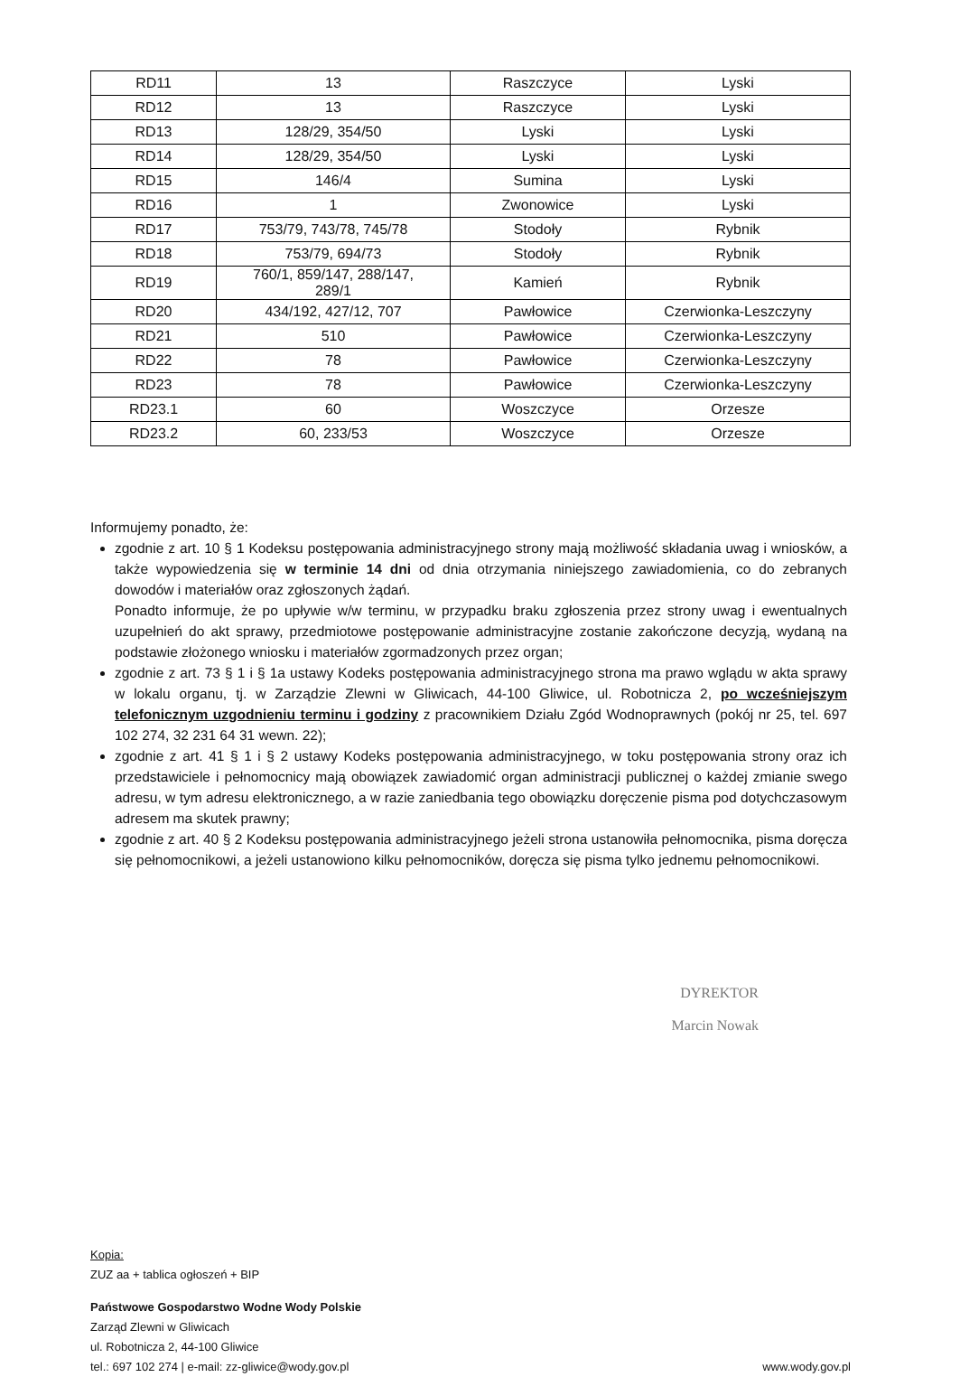| RD11 | 13 | Raszczyce | Lyski |
| RD12 | 13 | Raszczyce | Lyski |
| RD13 | 128/29, 354/50 | Lyski | Lyski |
| RD14 | 128/29, 354/50 | Lyski | Lyski |
| RD15 | 146/4 | Sumina | Lyski |
| RD16 | 1 | Zwonowice | Lyski |
| RD17 | 753/79, 743/78, 745/78 | Stodoły | Rybnik |
| RD18 | 753/79, 694/73 | Stodoły | Rybnik |
| RD19 | 760/1, 859/147, 288/147, 289/1 | Kamień | Rybnik |
| RD20 | 434/192, 427/12, 707 | Pawłowice | Czerwionka-Leszczyny |
| RD21 | 510 | Pawłowice | Czerwionka-Leszczyny |
| RD22 | 78 | Pawłowice | Czerwionka-Leszczyny |
| RD23 | 78 | Pawłowice | Czerwionka-Leszczyny |
| RD23.1 | 60 | Woszczyce | Orzesze |
| RD23.2 | 60, 233/53 | Woszczyce | Orzesze |
Informujemy ponadto, że:
zgodnie z art. 10 § 1 Kodeksu postępowania administracyjnego strony mają możliwość składania uwag i wniosków, a także wypowiedzenia się w terminie 14 dni od dnia otrzymania niniejszego zawiadomienia, co do zebranych dowodów i materiałów oraz zgłoszonych żądań.
Ponadto informuje, że po upływie w/w terminu, w przypadku braku zgłoszenia przez strony uwag i ewentualnych uzupełnień do akt sprawy, przedmiotowe postępowanie administracyjne zostanie zakończone decyzją, wydaną na podstawie złożonego wniosku i materiałów zgormadzonych przez organ;
zgodnie z art. 73 § 1 i § 1a ustawy Kodeks postępowania administracyjnego strona ma prawo wglądu w akta sprawy w lokalu organu, tj. w Zarządzie Zlewni w Gliwicach, 44-100 Gliwice, ul. Robotnicza 2, po wcześniejszym telefonicznym uzgodnieniu terminu i godziny z pracownikiem Działu Zgód Wodnoprawnych (pokój nr 25, tel. 697 102 274, 32 231 64 31 wewn. 22);
zgodnie z art. 41 § 1 i § 2 ustawy Kodeks postępowania administracyjnego, w toku postępowania strony oraz ich przedstawiciele i pełnomocnicy mają obowiązek zawiadomić organ administracji publicznej o każdej zmianie swego adresu, w tym adresu elektronicznego, a w razie zaniedbania tego obowiązku doręczenie pisma pod dotychczasowym adresem ma skutek prawny;
zgodnie z art. 40 § 2 Kodeksu postępowania administracyjnego jeżeli strona ustanowiła pełnomocnika, pisma doręcza się pełnomocnikowi, a jeżeli ustanowiono kilku pełnomocników, doręcza się pisma tylko jednemu pełnomocnikowi.
DYREKTOR
Marcin Nowak
Kopia:
ZUZ aa + tablica ogłoszeń + BIP
Państwowe Gospodarstwo Wodne Wody Polskie
Zarząd Zlewni w Gliwicach
ul. Robotnicza 2, 44-100 Gliwice
tel.: 697 102 274 | e-mail: zz-gliwice@wody.gov.pl
www.wody.gov.pl